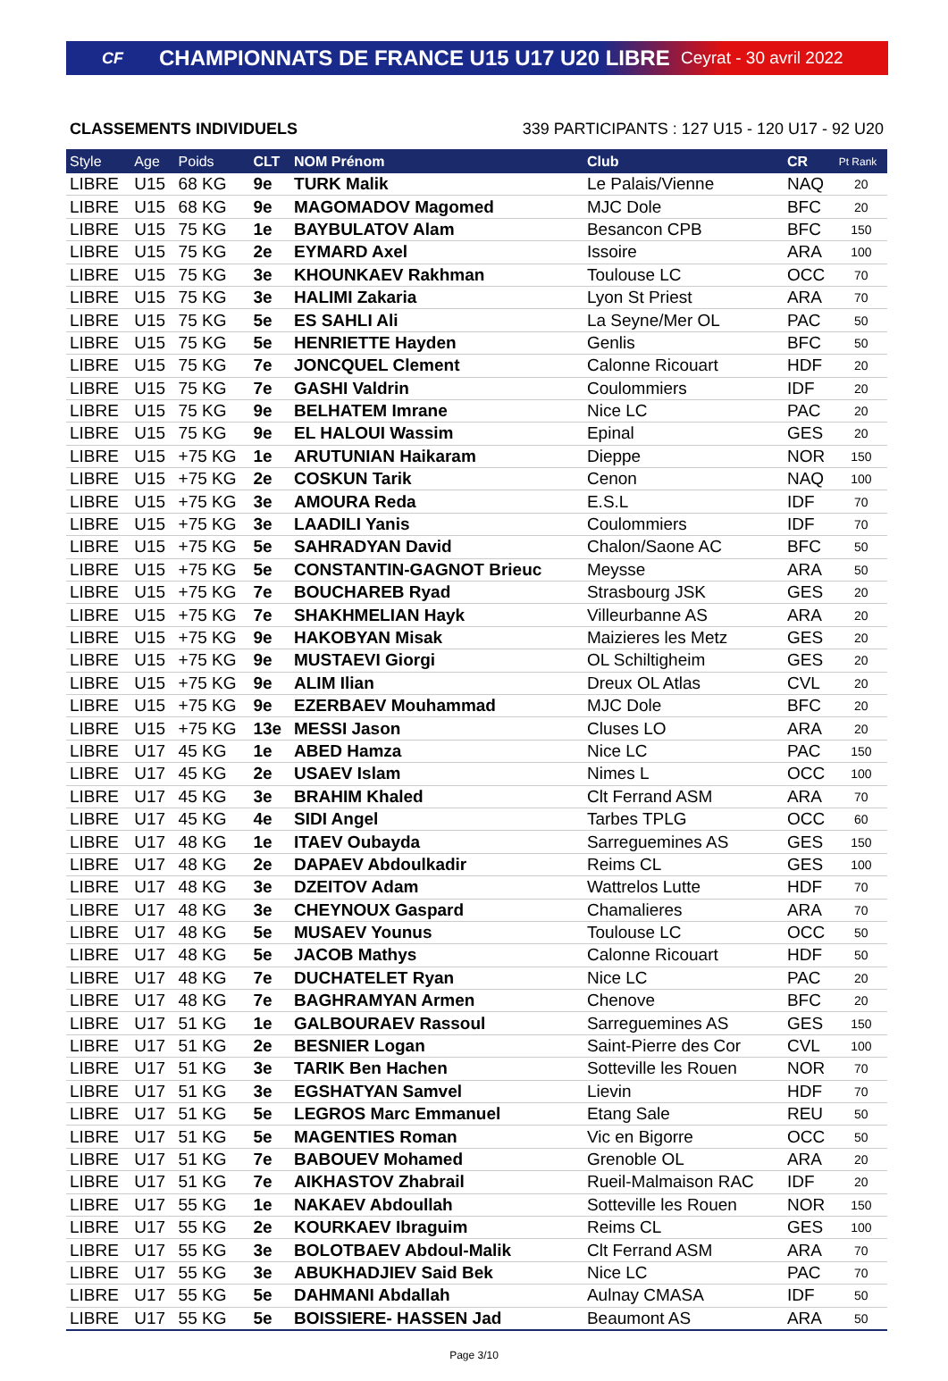CF CHAMPIONNATS DE FRANCE U15 U17 U20 LIBRE Ceyrat - 30 avril 2022
CLASSEMENTS INDIVIDUELS 339 PARTICIPANTS : 127 U15 - 120 U17 - 92 U20
| Style | Age | Poids | CLT | NOM Prénom | Club | CR | Pt Rank |
| --- | --- | --- | --- | --- | --- | --- | --- |
| LIBRE | U15 | 68 KG | 9e | TURK Malik | Le Palais/Vienne | NAQ | 20 |
| LIBRE | U15 | 68 KG | 9e | MAGOMADOV Magomed | MJC Dole | BFC | 20 |
| LIBRE | U15 | 75 KG | 1e | BAYBULATOV Alam | Besancon CPB | BFC | 150 |
| LIBRE | U15 | 75 KG | 2e | EYMARD Axel | Issoire | ARA | 100 |
| LIBRE | U15 | 75 KG | 3e | KHOUNKAEV Rakhman | Toulouse LC | OCC | 70 |
| LIBRE | U15 | 75 KG | 3e | HALIMI Zakaria | Lyon St Priest | ARA | 70 |
| LIBRE | U15 | 75 KG | 5e | ES SAHLI Ali | La Seyne/Mer OL | PAC | 50 |
| LIBRE | U15 | 75 KG | 5e | HENRIETTE Hayden | Genlis | BFC | 50 |
| LIBRE | U15 | 75 KG | 7e | JONCQUEL Clement | Calonne Ricouart | HDF | 20 |
| LIBRE | U15 | 75 KG | 7e | GASHI Valdrin | Coulommiers | IDF | 20 |
| LIBRE | U15 | 75 KG | 9e | BELHATEM Imrane | Nice LC | PAC | 20 |
| LIBRE | U15 | 75 KG | 9e | EL HALOUI Wassim | Epinal | GES | 20 |
| LIBRE | U15 | +75 KG | 1e | ARUTUNIAN Haikaram | Dieppe | NOR | 150 |
| LIBRE | U15 | +75 KG | 2e | COSKUN Tarik | Cenon | NAQ | 100 |
| LIBRE | U15 | +75 KG | 3e | AMOURA Reda | E.S.L | IDF | 70 |
| LIBRE | U15 | +75 KG | 3e | LAADILI Yanis | Coulommiers | IDF | 70 |
| LIBRE | U15 | +75 KG | 5e | SAHRADYAN David | Chalon/Saone AC | BFC | 50 |
| LIBRE | U15 | +75 KG | 5e | CONSTANTIN-GAGNOT Brieuc | Meysse | ARA | 50 |
| LIBRE | U15 | +75 KG | 7e | BOUCHAREB Ryad | Strasbourg JSK | GES | 20 |
| LIBRE | U15 | +75 KG | 7e | SHAKHMELIAN Hayk | Villeurbanne AS | ARA | 20 |
| LIBRE | U15 | +75 KG | 9e | HAKOBYAN Misak | Maizieres les Metz | GES | 20 |
| LIBRE | U15 | +75 KG | 9e | MUSTAEVI Giorgi | OL Schiltigheim | GES | 20 |
| LIBRE | U15 | +75 KG | 9e | ALIM Ilian | Dreux OL Atlas | CVL | 20 |
| LIBRE | U15 | +75 KG | 9e | EZERBAEV Mouhammad | MJC Dole | BFC | 20 |
| LIBRE | U15 | +75 KG | 13e | MESSI Jason | Cluses LO | ARA | 20 |
| LIBRE | U17 | 45 KG | 1e | ABED Hamza | Nice LC | PAC | 150 |
| LIBRE | U17 | 45 KG | 2e | USAEV Islam | Nimes L | OCC | 100 |
| LIBRE | U17 | 45 KG | 3e | BRAHIM Khaled | Clt Ferrand ASM | ARA | 70 |
| LIBRE | U17 | 45 KG | 4e | SIDI Angel | Tarbes TPLG | OCC | 60 |
| LIBRE | U17 | 48 KG | 1e | ITAEV Oubayda | Sarreguemines AS | GES | 150 |
| LIBRE | U17 | 48 KG | 2e | DAPAEV Abdoulkadir | Reims CL | GES | 100 |
| LIBRE | U17 | 48 KG | 3e | DZEITOV Adam | Wattrelos Lutte | HDF | 70 |
| LIBRE | U17 | 48 KG | 3e | CHEYNOUX Gaspard | Chamalieres | ARA | 70 |
| LIBRE | U17 | 48 KG | 5e | MUSAEV Younus | Toulouse LC | OCC | 50 |
| LIBRE | U17 | 48 KG | 5e | JACOB Mathys | Calonne Ricouart | HDF | 50 |
| LIBRE | U17 | 48 KG | 7e | DUCHATELET Ryan | Nice LC | PAC | 20 |
| LIBRE | U17 | 48 KG | 7e | BAGHRAMYAN Armen | Chenove | BFC | 20 |
| LIBRE | U17 | 51 KG | 1e | GALBOURAEV Rassoul | Sarreguemines AS | GES | 150 |
| LIBRE | U17 | 51 KG | 2e | BESNIER Logan | Saint-Pierre des Cor | CVL | 100 |
| LIBRE | U17 | 51 KG | 3e | TARIK Ben Hachen | Sotteville les Rouen | NOR | 70 |
| LIBRE | U17 | 51 KG | 3e | EGSHATYAN Samvel | Lievin | HDF | 70 |
| LIBRE | U17 | 51 KG | 5e | LEGROS Marc Emmanuel | Etang Sale | REU | 50 |
| LIBRE | U17 | 51 KG | 5e | MAGENTIES Roman | Vic en Bigorre | OCC | 50 |
| LIBRE | U17 | 51 KG | 7e | BABOUEV Mohamed | Grenoble OL | ARA | 20 |
| LIBRE | U17 | 51 KG | 7e | AIKHASTOV Zhabrail | Rueil-Malmaison RAC | IDF | 20 |
| LIBRE | U17 | 55 KG | 1e | NAKAEV Abdoullah | Sotteville les Rouen | NOR | 150 |
| LIBRE | U17 | 55 KG | 2e | KOURKAEV Ibraguim | Reims CL | GES | 100 |
| LIBRE | U17 | 55 KG | 3e | BOLOTBAEV Abdoul-Malik | Clt Ferrand ASM | ARA | 70 |
| LIBRE | U17 | 55 KG | 3e | ABUKHADJIEV Said Bek | Nice LC | PAC | 70 |
| LIBRE | U17 | 55 KG | 5e | DAHMANI Abdallah | Aulnay CMASA | IDF | 50 |
| LIBRE | U17 | 55 KG | 5e | BOISSIERE- HASSEN Jad | Beaumont AS | ARA | 50 |
Page 3/10